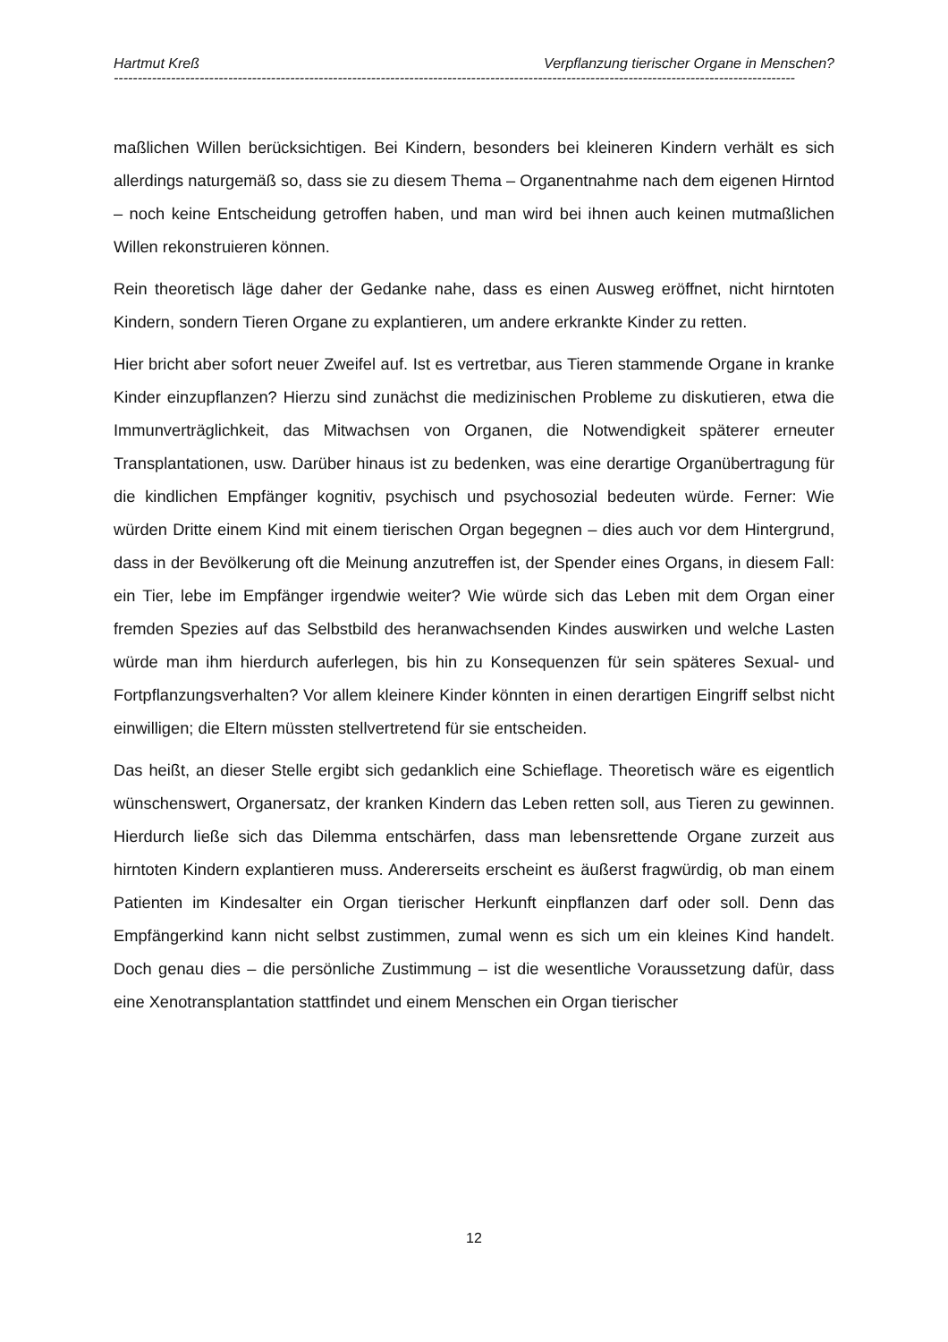Hartmut Kreß Verpflanzung tierischer Organe in Menschen?
-----------------------------------------------------------------------------------------------------------------------------------------------
maßlichen Willen berücksichtigen. Bei Kindern, besonders bei kleineren Kindern verhält es sich allerdings naturgemäß so, dass sie zu diesem Thema – Organentnahme nach dem eigenen Hirntod – noch keine Entscheidung getroffen haben, und man wird bei ihnen auch keinen mutmaßlichen Willen rekonstruieren können.
Rein theoretisch läge daher der Gedanke nahe, dass es einen Ausweg eröffnet, nicht hirntoten Kindern, sondern Tieren Organe zu explantieren, um andere erkrankte Kinder zu retten.
Hier bricht aber sofort neuer Zweifel auf. Ist es vertretbar, aus Tieren stammende Organe in kranke Kinder einzupflanzen? Hierzu sind zunächst die medizinischen Probleme zu diskutieren, etwa die Immunverträglichkeit, das Mitwachsen von Organen, die Notwendigkeit späterer erneuter Transplantationen, usw. Darüber hinaus ist zu bedenken, was eine derartige Organübertragung für die kindlichen Empfänger kognitiv, psychisch und psychosozial bedeuten würde. Ferner: Wie würden Dritte einem Kind mit einem tierischen Organ begegnen – dies auch vor dem Hintergrund, dass in der Bevölkerung oft die Meinung anzutreffen ist, der Spender eines Organs, in diesem Fall: ein Tier, lebe im Empfänger irgendwie weiter? Wie würde sich das Leben mit dem Organ einer fremden Spezies auf das Selbstbild des heranwachsenden Kindes auswirken und welche Lasten würde man ihm hierdurch auferlegen, bis hin zu Konsequenzen für sein späteres Sexual- und Fortpflanzungsverhalten? Vor allem kleinere Kinder könnten in einen derartigen Eingriff selbst nicht einwilligen; die Eltern müssten stellvertretend für sie entscheiden.
Das heißt, an dieser Stelle ergibt sich gedanklich eine Schieflage. Theoretisch wäre es eigentlich wünschenswert, Organersatz, der kranken Kindern das Leben retten soll, aus Tieren zu gewinnen. Hierdurch ließe sich das Dilemma entschärfen, dass man lebensrettende Organe zurzeit aus hirntoten Kindern explantieren muss. Andererseits erscheint es äußerst fragwürdig, ob man einem Patienten im Kindesalter ein Organ tierischer Herkunft einpflanzen darf oder soll. Denn das Empfängerkind kann nicht selbst zustimmen, zumal wenn es sich um ein kleines Kind handelt. Doch genau dies – die persönliche Zustimmung – ist die wesentliche Voraussetzung dafür, dass eine Xenotransplantation stattfindet und einem Menschen ein Organ tierischer
12